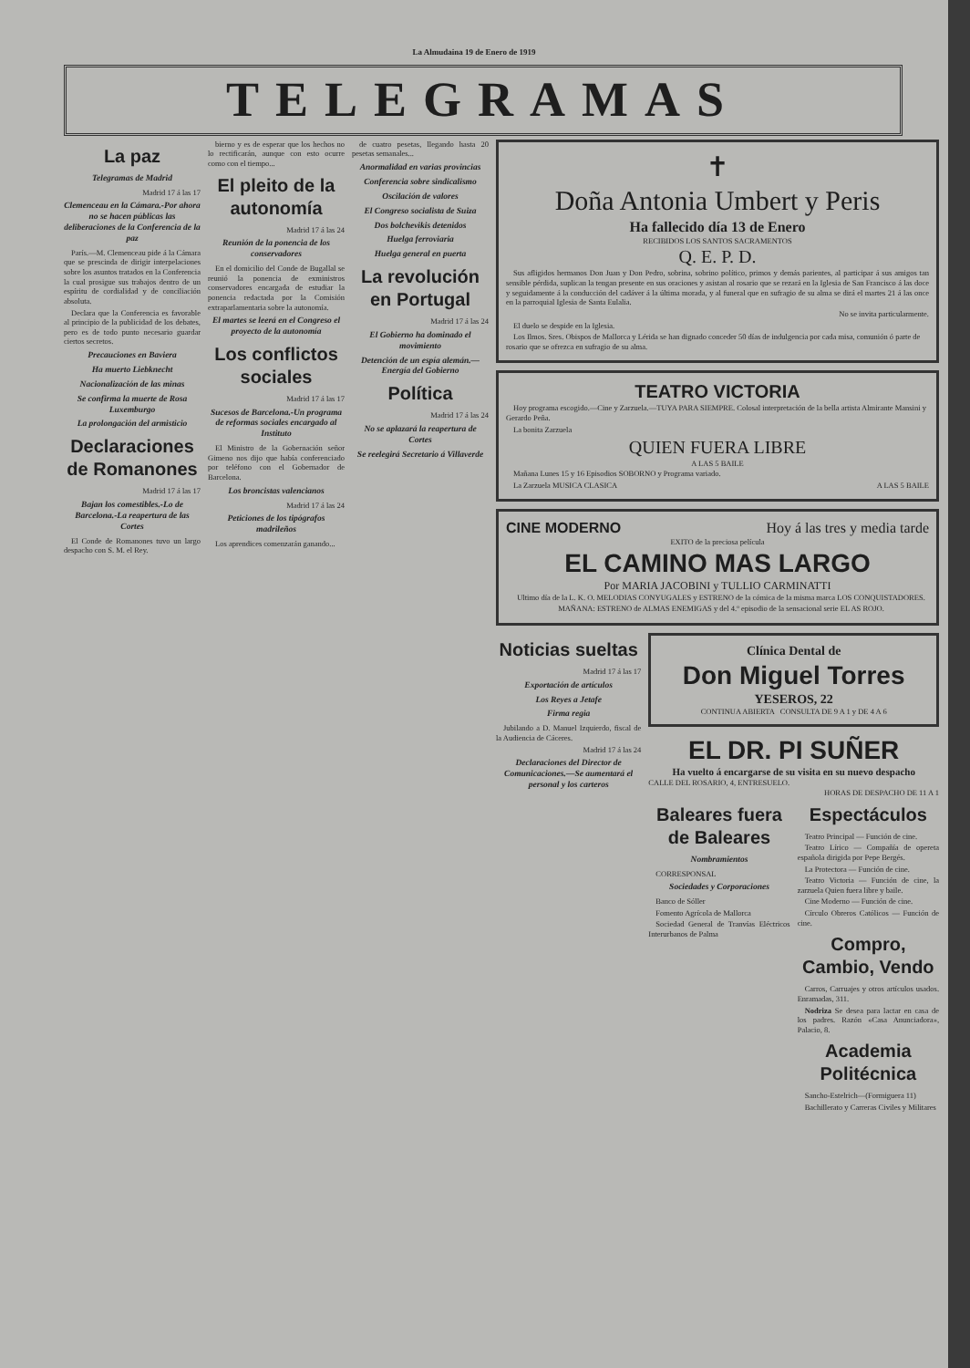La Almudaina 19 de Enero de 1919
TELEGRAMAS
La paz
Telegramas de Madrid
Madrid 17 á las 17
Clemenceau en la Cámara.-Por ahora no se hacen públicas las deliberaciones de la Conferencia de la paz
París.—M. Clemenceau pide á la Cámara que se prescinda de dirigir interpelaciones sobre los asuntos tratados en la Conferencia la cual prosigue sus trabajos dentro de un espíritu de cordialidad y de conciliación absoluta.
Declara que la Conferencia es favorable al principio de la publicidad de los debates, pero es de todo punto necesario guardar ciertos secretos.
Precauciones en Baviera
Ha muerto Liebknecht
Nacionalización de las minas
Se confirma la muerte de Rosa Luxemburgo
La prolongación del armisticio
Declaraciones de Romanones
Madrid 17 á las 17
Bajan los comestibles.-Lo de Barcelona.-La reapertura de las Cortes
El Conde de Romanones tuvo un largo despacho con S. M. el Rey.
bierno y es de esperar que los hechos no lo rectificarán, aunque con esto ocurre como con el tiempo...
El pleito de la autonomía
Madrid 17 á las 24
Reunión de la ponencia de los conservadores
En el domicilio del Conde de Bugallal se reunió la ponencia de exministros conservadores encargada de estudiar la ponencia redactada por la Comisión extraparlamentaria sobre la autonomía.
El martes se leerá en el Congreso el proyecto de la autonomía
Los conflictos sociales
Madrid 17 á las 17
Sucesos de Barcelona.-Un programa de reformas sociales encargado al Instituto
El Ministro de la Gobernación señor Gimeno nos dijo que había conferenciado por teléfono con el Gobernador de Barcelona.
Los broncistas valencianos
Madrid 17 á las 24
Peticiones de los tipógrafos madrileños
Los aprendices comenzarán ganando...
de cuatro pesetas, llegando hasta 20 pesetas semanales...
Anormalidad en varias provincias
Conferencia sobre sindicalismo
Oscilación de valores
El Congreso socialista de Suiza
Dos bolchevikis detenidos
Huelga ferroviaria
Huelga general en puerta
La revolución en Portugal
Madrid 17 á las 24
El Gobierno ha dominado el movimiento
Detención de un espía alemán.—Energía del Gobierno
Política
Madrid 17 á las 24
No se aplazará la reapertura de Cortes
Se reelegirá Secretario á Villaverde
✝
Doña Antonia Umbert y Peris
Ha fallecido día 13 de Enero
RECIBIDOS LOS SANTOS SACRAMENTOS
Q. E. P. D.
Sus afligidos hermanos Don Juan y Don Pedro, sobrina, sobrino político, primos y demás parientes, al participar á sus amigos tan sensible pérdida, suplican la tengan presente en sus oraciones y asistan al rosario que se rezará en la Iglesia de San Francisco á las doce y seguidamente á la conducción del cadáver á la última morada, y al funeral que en sufragio de su alma se dirá el martes 21 á las once en la parroquial Iglesia de Santa Eulalia.
No se invita particularmente.
El duelo se despide en la Iglesia.
Los Ilmos. Sres. Obispos de Mallorca y Lérida se han dignado conceder 50 días de indulgencia por cada misa, comunión ó parte de rosario que se ofrezca en sufragio de su alma.
TEATRO VICTORIA
Hoy programa escogido.—Cine y Zarzuela.—TUYA PARA SIEMPRE. Colosal interpretación de la bella artista Almirante Mansini y Gerardo Peña.
La bonita Zarzuela
QUIEN FUERA LIBRE
A LAS 5 BAILE
Mañana Lunes 15 y 16 Episodios SOBORNO y Programa variado.
La Zarzuela MUSICA CLASICA A LAS 5 BAILE
CINE MODERNO Hoy á las tres y media tarde
EXITO de la preciosa película
EL CAMINO MAS LARGO
Por MARIA JACOBINI y TULLIO CARMINATTI
Ultimo día de la L. K. O. MELODIAS CONYUGALES y ESTRENO de la cómica de la misma marca LOS CONQUISTADORES.
MAÑANA: ESTRENO de ALMAS ENEMIGAS y del 4.º episodio de la sensacional serie EL AS ROJO.
Noticias sueltas
Madrid 17 á las 17
Exportación de artículos
Los Reyes a Jetafe
Firma regia
Jubilando a D. Manuel Izquierdo, fiscal de la Audiencia de Cáceres.
Madrid 17 á las 24
Declaraciones del Director de Comunicaciones.—Se aumentará el personal y los carteros
Clínica Dental de
Don Miguel Torres
YESEROS, 22
CONTINUA ABIERTA CONSULTA DE 9 A 1 y DE 4 A 6
EL DR. PI SUÑER
Ha vuelto á encargarse de su visita en su nuevo despacho
CALLE DEL ROSARIO, 4, ENTRESUELO.
HORAS DE DESPACHO DE 11 A 1
Baleares fuera de Baleares
Nombramientos
CORRESPONSAL
Sociedades y Corporaciones
Banco de Sóller
Fomento Agrícola de Mallorca
Sociedad General de Tranvías Eléctricos Interurbanos de Palma
Espectáculos
Teatro Principal — Función de cine.
Teatro Lírico — Compañía de opereta española dirigida por Pepe Bergés.
La Protectora — Función de cine.
Teatro Victoria — Función de cine, la zarzuela Quien fuera libre y baile.
Cine Moderno — Función de cine.
Círculo Obreros Católicos — Función de cine.
Compro, Cambio, Vendo
Carros, Carruajes y otros artículos usados. Enramadas, 311.
Nodriza Se desea para lactar en casa de los padres. Razón «Casa Anunciadora», Palacio, 8.
Academia Politécnica
Sancho-Estelrich—(Formiguera 11)
Bachillerato y Carreras Civiles y Militares